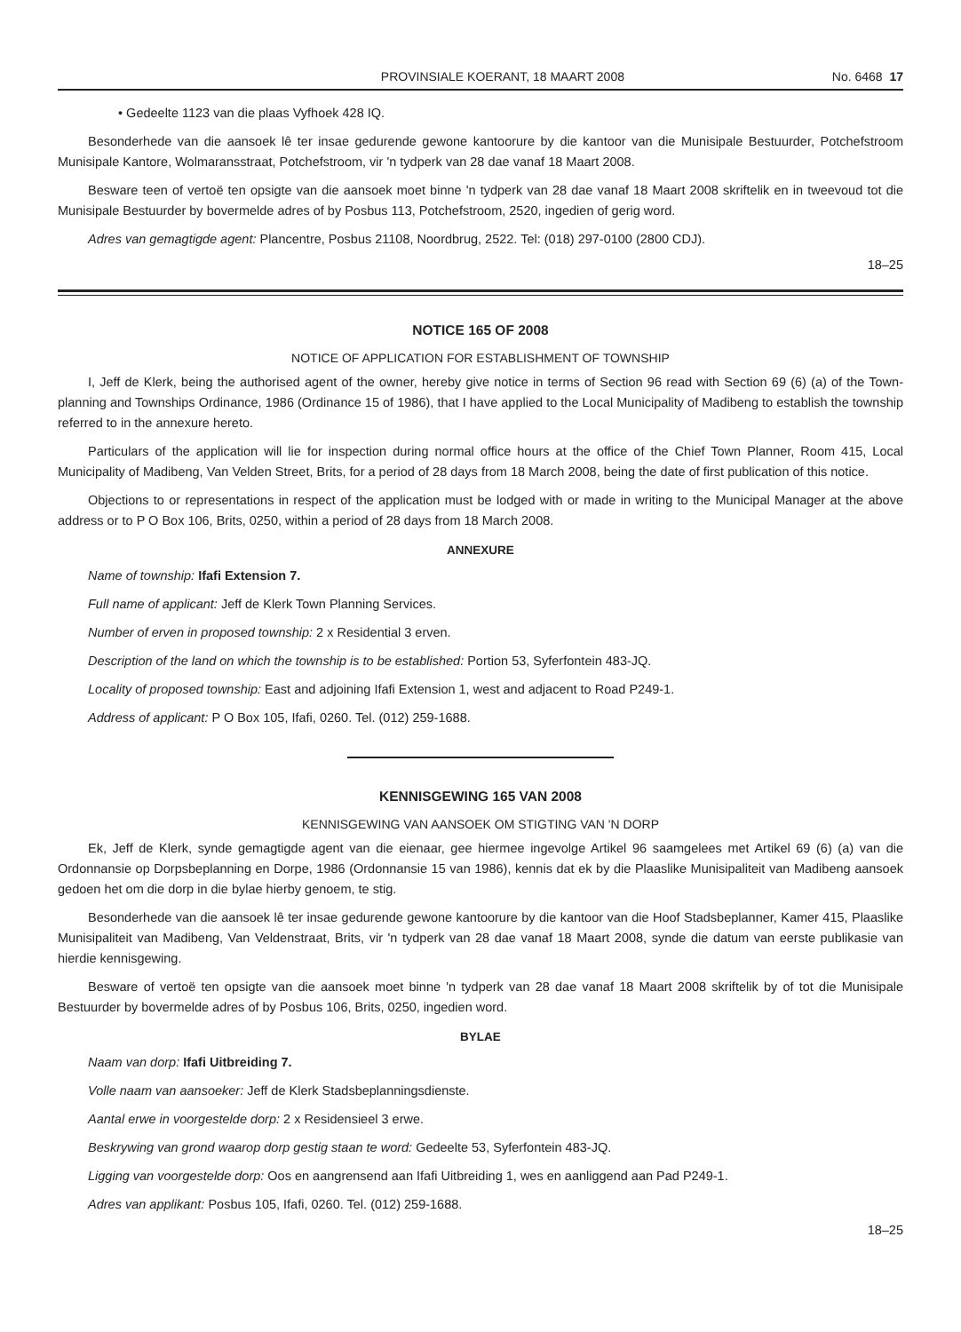PROVINSIALE KOERANT, 18 MAART 2008 No. 6468 17
• Gedeelte 1123 van die plaas Vyfhoek 428 IQ.
Besonderhede van die aansoek lê ter insae gedurende gewone kantoorure by die kantoor van die Munisipale Bestuurder, Potchefstroom Munisipale Kantore, Wolmaransstraat, Potchefstroom, vir 'n tydperk van 28 dae vanaf 18 Maart 2008.
Besware teen of vertoë ten opsigte van die aansoek moet binne 'n tydperk van 28 dae vanaf 18 Maart 2008 skriftelik en in tweevoud tot die Munisipale Bestuurder by bovermelde adres of by Posbus 113, Potchefstroom, 2520, ingedien of gerig word.
Adres van gemagtigde agent: Plancentre, Posbus 21108, Noordbrug, 2522. Tel: (018) 297-0100 (2800 CDJ).
18–25
NOTICE 165 OF 2008
NOTICE OF APPLICATION FOR ESTABLISHMENT OF TOWNSHIP
I, Jeff de Klerk, being the authorised agent of the owner, hereby give notice in terms of Section 96 read with Section 69 (6) (a) of the Town-planning and Townships Ordinance, 1986 (Ordinance 15 of 1986), that I have applied to the Local Municipality of Madibeng to establish the township referred to in the annexure hereto.
Particulars of the application will lie for inspection during normal office hours at the office of the Chief Town Planner, Room 415, Local Municipality of Madibeng, Van Velden Street, Brits, for a period of 28 days from 18 March 2008, being the date of first publication of this notice.
Objections to or representations in respect of the application must be lodged with or made in writing to the Municipal Manager at the above address or to P O Box 106, Brits, 0250, within a period of 28 days from 18 March 2008.
ANNEXURE
Name of township: Ifafi Extension 7.
Full name of applicant: Jeff de Klerk Town Planning Services.
Number of erven in proposed township: 2 x Residential 3 erven.
Description of the land on which the township is to be established: Portion 53, Syferfontein 483-JQ.
Locality of proposed township: East and adjoining Ifafi Extension 1, west and adjacent to Road P249-1.
Address of applicant: P O Box 105, Ifafi, 0260. Tel. (012) 259-1688.
KENNISGEWING 165 VAN 2008
KENNISGEWING VAN AANSOEK OM STIGTING VAN 'N DORP
Ek, Jeff de Klerk, synde gemagtigde agent van die eienaar, gee hiermee ingevolge Artikel 96 saamgelees met Artikel 69 (6) (a) van die Ordonnansie op Dorpsbeplanning en Dorpe, 1986 (Ordonnansie 15 van 1986), kennis dat ek by die Plaaslike Munisipaliteit van Madibeng aansoek gedoen het om die dorp in die bylae hierby genoem, te stig.
Besonderhede van die aansoek lê ter insae gedurende gewone kantoorure by die kantoor van die Hoof Stadsbeplanner, Kamer 415, Plaaslike Munisipaliteit van Madibeng, Van Veldenstraat, Brits, vir 'n tydperk van 28 dae vanaf 18 Maart 2008, synde die datum van eerste publikasie van hierdie kennisgewing.
Besware of vertoë ten opsigte van die aansoek moet binne 'n tydperk van 28 dae vanaf 18 Maart 2008 skriftelik by of tot die Munisipale Bestuurder by bovermelde adres of by Posbus 106, Brits, 0250, ingedien word.
BYLAE
Naam van dorp: Ifafi Uitbreiding 7.
Volle naam van aansoeker: Jeff de Klerk Stadsbeplanningsdienste.
Aantal erwe in voorgestelde dorp: 2 x Residensieel 3 erwe.
Beskrywing van grond waarop dorp gestig staan te word: Gedeelte 53, Syferfontein 483-JQ.
Ligging van voorgestelde dorp: Oos en aangrensend aan Ifafi Uitbreiding 1, wes en aanliggend aan Pad P249-1.
Adres van applikant: Posbus 105, Ifafi, 0260. Tel. (012) 259-1688.
18–25